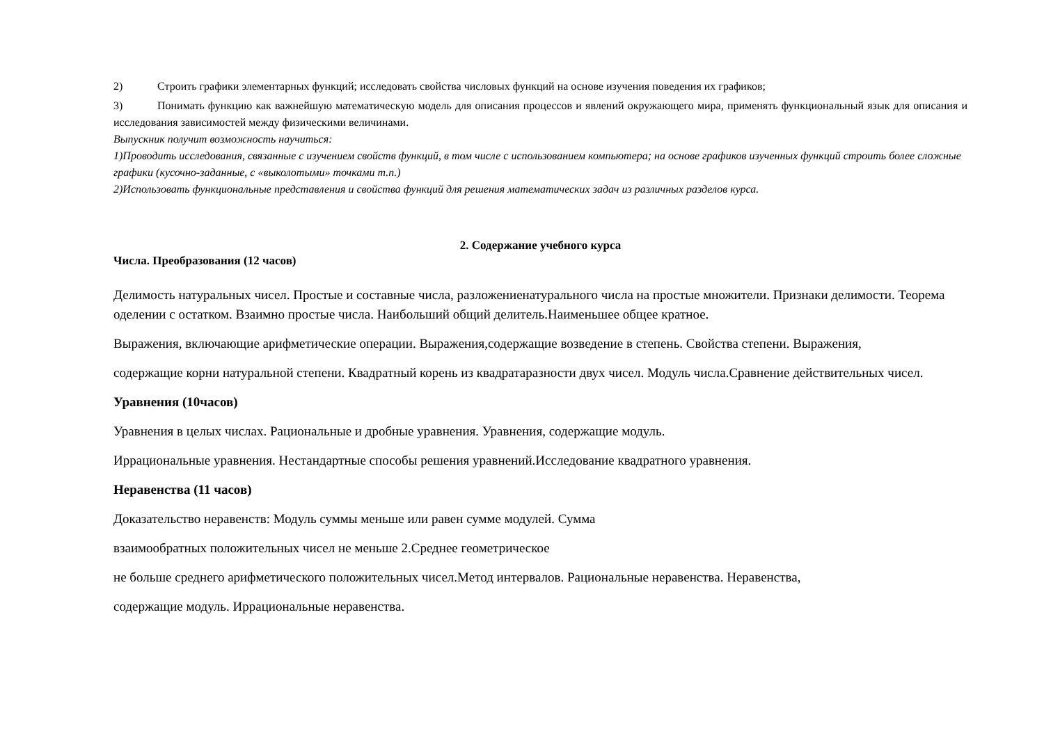2) Строить графики элементарных функций; исследовать свойства числовых функций на основе изучения поведения их графиков;
3) Понимать функцию как важнейшую математическую модель для описания процессов и явлений окружающего мира, применять функциональный язык для описания и исследования зависимостей между физическими величинами.
Выпускник получит возможность научиться:
1)Проводить исследования, связанные с изучением свойств функций, в том числе с использованием компьютера; на основе графиков изученных функций строить более сложные графики (кусочно-заданные, с «выколотыми» точками т.п.)
2)Использовать функциональные представления и свойства функций для решения математических задач из различных разделов курса.
2. Содержание учебного курса
Числа. Преобразования (12 часов)
Делимость натуральных чисел. Простые и составные числа, разложениенатурального числа на простые множители. Признаки делимости. Теорема оделении с остатком. Взаимно простые числа. Наибольший общий делитель.Наименьшее общее кратное.
Выражения, включающие арифметические операции. Выражения,содержащие возведение в степень. Свойства степени. Выражения,
содержащие корни натуральной степени. Квадратный корень из квадратаразности двух чисел. Модуль числа.Сравнение действительных чисел.
Уравнения (10часов)
Уравнения в целых числах. Рациональные и дробные уравнения. Уравнения, содержащие модуль.
Иррациональные уравнения. Нестандартные способы решения уравнений.Исследование квадратного уравнения.
Неравенства (11 часов)
Доказательство неравенств: Модуль суммы меньше или равен сумме модулей. Сумма
взаимообратных положительных чисел не меньше 2.Среднее геометрическое
не больше среднего арифметического положительных чисел.Метод интервалов. Рациональные неравенства. Неравенства,
содержащие модуль. Иррациональные неравенства.